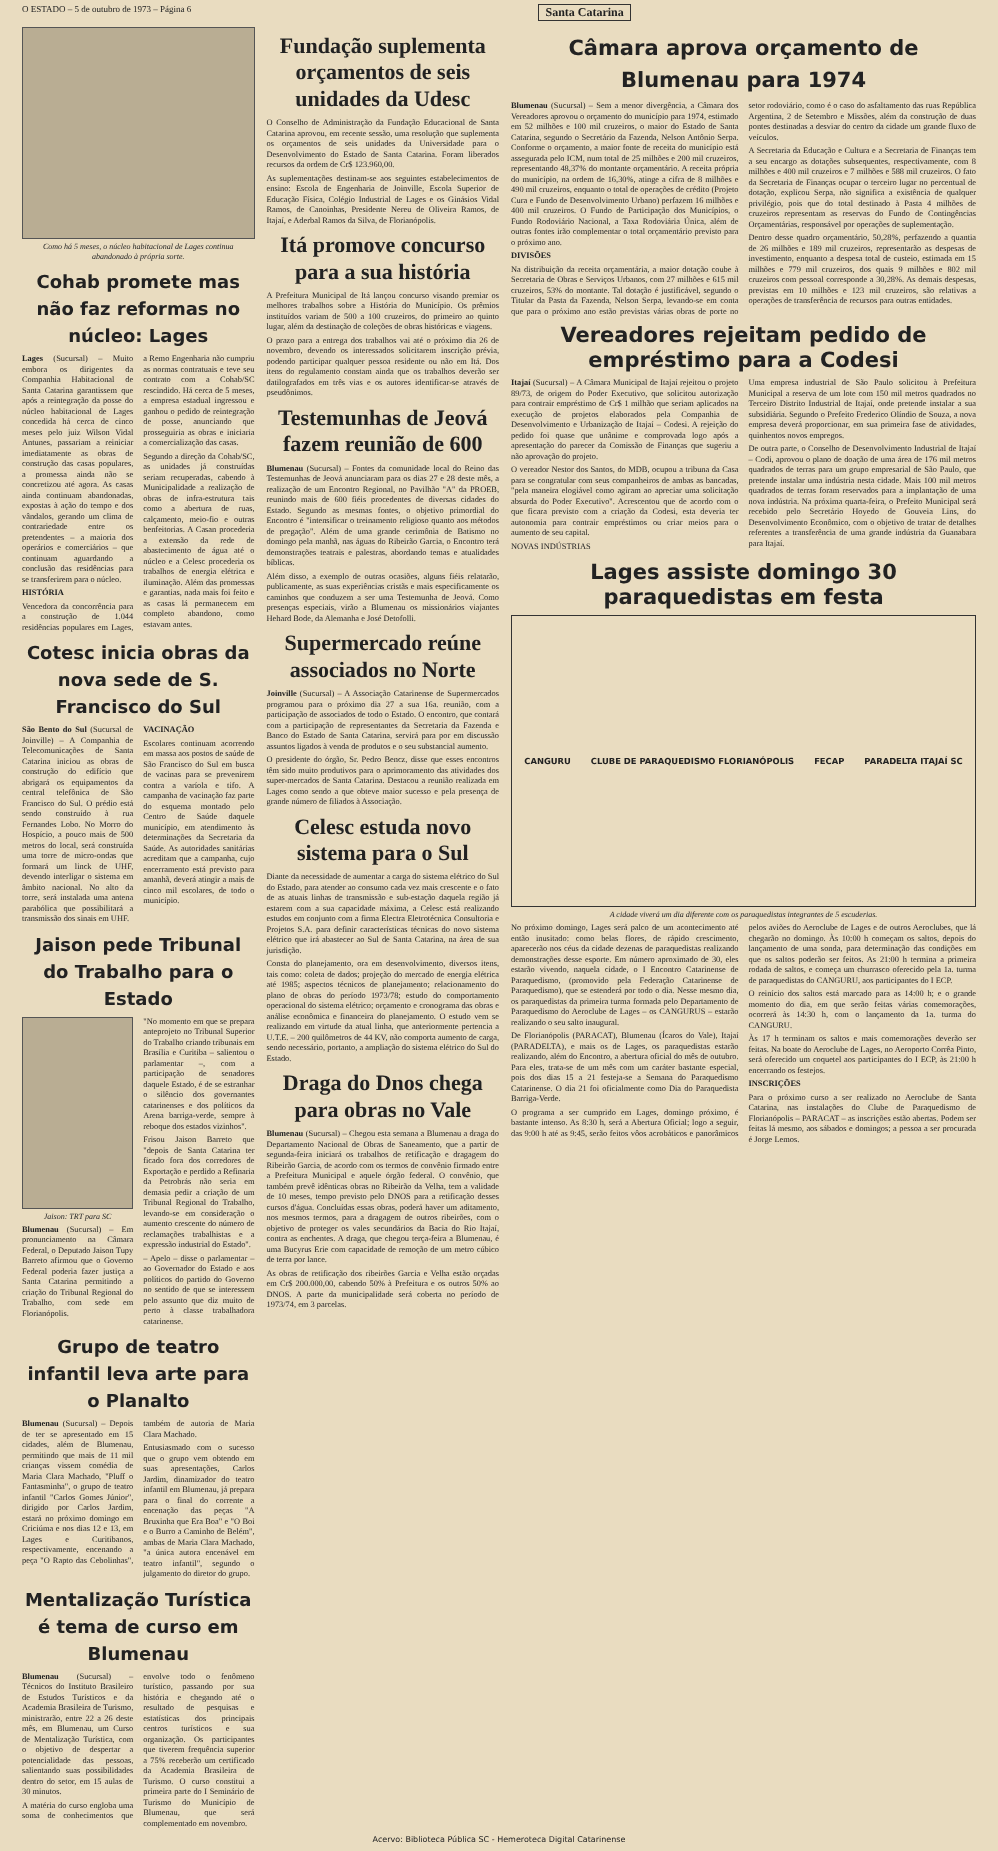O ESTADO – 5 de outubro de 1973 – Página 6 Santa Catarina
Como há 5 meses, o núcleo habitacional de Lages continua abandonado à própria sorte.
Cohab promete mas não faz reformas no núcleo: Lages
Lages (Sucursal) – Muito embora os dirigentes da Companhia Habitacional de Santa Catarina garantissem que após a reintegração da posse do núcleo habitacional de Lages concedida há cerca de cinco meses pelo juiz Wilson Vidal Antunes, passariam a reiniciar imediatamente as obras de construção das casas populares, a promessa ainda não se concretizou até agora. As casas ainda continuam abandonadas, expostas à ação do tempo e dos vândalos, gerando um clima de contrariedade entre os pretendentes – a maioria dos operários e comerciários – que continuam aguardando a conclusão das residências para se transferirem para o núcleo.
HISTÓRIA
Vencedora da concorrência para a construção de 1.044 residências populares em Lages, a Remo Engenharia não cumpriu as normas contratuais e teve seu contrato com a Cohab/SC rescindido. Há cerca de 5 meses, a empresa estadual ingressou e ganhou o pedido de reintegração de posse, anunciando que prosseguiria as obras e iniciaria a comercialização das casas.
Segundo a direção da Cohab/SC, as unidades já construídas seriam recuperadas, cabendo à Municipalidade a realização de obras de infra-estrutura tais como a abertura de ruas, calçamento, meio-fio e outras benfeitorias. A Casan procederia a extensão da rede de abastecimento de água até o núcleo e a Celesc procederia os trabalhos de energia elétrica e iluminação. Além das promessas e garantias, nada mais foi feito e as casas lá permanecem em completo abandono, como estavam antes.
Cotesc inicia obras da nova sede de S. Francisco do Sul
São Bento do Sul (Sucursal de Joinville) – A Companhia de Telecomunicações de Santa Catarina iniciou as obras de construção do edifício que abrigará os equipamentos da central telefônica de São Francisco do Sul. O prédio está sendo construído à rua Fernandes Lobo. No Morro do Hospício, a pouco mais de 500 metros do local, será construída uma torre de micro-ondas que formará um linck de UHF, devendo interligar o sistema em âmbito nacional. No alto da torre, será instalada uma antena parabólica que possibilitará a transmissão dos sinais em UHF.
VACINAÇÃO
Escolares continuam acorrendo em massa aos postos de saúde de São Francisco do Sul em busca de vacinas para se prevenirem contra a varíola e tifo. A campanha de vacinação faz parte do esquema montado pelo Centro de Saúde daquele município, em atendimento às determinações da Secretaria da Saúde. As autoridades sanitárias acreditam que a campanha, cujo encerramento está previsto para amanhã, deverá atingir a mais de cinco mil escolares, de todo o município.
Jaison pede Tribunal do Trabalho para o Estado
Jaison: TRT para SC
Blumenau (Sucursal) – Em pronunciamento na Câmara Federal, o Deputado Jaison Tupy Barreto afirmou que o Governo Federal poderia fazer justiça a Santa Catarina permitindo a criação do Tribunal Regional do Trabalho, com sede em Florianópolis.
"No momento em que se prepara anteprojeto no Tribunal Superior do Trabalho criando tribunais em Brasília e Curitiba – salientou o parlamentar –, com a participação de senadores daquele Estado, é de se estranhar o silêncio dos governantes catarinenses e dos políticos da Arena barriga-verde, sempre à reboque dos estados vizinhos".
Frisou Jaison Barreto que "depois de Santa Catarina ter ficado fora dos corredores de Exportação e perdido a Refinaria da Petrobrás não seria em demasia pedir a criação de um Tribunal Regional do Trabalho, levando-se em consideração o aumento crescente do número de reclamações trabalhistas e a expressão industrial do Estado".
– Apelo – disse o parlamentar – ao Governador do Estado e aos políticos do partido do Governo no sentido de que se interessem pelo assunto que diz muito de perto à classe trabalhadora catarinense.
Grupo de teatro infantil leva arte para o Planalto
Blumenau (Sucursal) – Depois de ter se apresentado em 15 cidades, além de Blumenau, permitindo que mais de 11 mil crianças vissem comédia de Maria Clara Machado, "Pluff o Fantasminha", o grupo de teatro infantil "Carlos Gomes Júnior", dirigido por Carlos Jardim, estará no próximo domingo em Criciúma e nos dias 12 e 13, em Lages e Curitibanos, respectivamente, encenando a peça "O Rapto das Cebolinhas", também de autoria de Maria Clara Machado.
Entusiasmado com o sucesso que o grupo vem obtendo em suas apresentações, Carlos Jardim, dinamizador do teatro infantil em Blumenau, já prepara para o final do corrente a encenação das peças "A Bruxinha que Era Boa" e "O Boi e o Burro a Caminho de Belém", ambas de Maria Clara Machado, "a única autora encenável em teatro infantil", segundo o julgamento do diretor do grupo.
Mentalização Turística é tema de curso em Blumenau
Blumenau (Sucursal) – Técnicos do Instituto Brasileiro de Estudos Turísticos e da Academia Brasileira de Turismo, ministrarão, entre 22 a 26 deste mês, em Blumenau, um Curso de Mentalização Turística, com o objetivo de despertar a potencialidade das pessoas, salientando suas possibilidades dentro do setor, em 15 aulas de 30 minutos.
A matéria do curso engloba uma soma de conhecimentos que envolve todo o fenômeno turístico, passando por sua história e chegando até o resultado de pesquisas e estatísticas dos principais centros turísticos e sua organização. Os participantes que tiverem frequência superior a 75% receberão um certificado da Academia Brasileira de Turismo. O curso constitui a primeira parte do I Seminário de Turismo do Município de Blumenau, que será complementado em novembro.
Fundação suplementa orçamentos de seis unidades da Udesc
O Conselho de Administração da Fundação Educacional de Santa Catarina aprovou, em recente sessão, uma resolução que suplementa os orçamentos de seis unidades da Universidade para o Desenvolvimento do Estado de Santa Catarina. Foram liberados recursos da ordem de Cr$ 123.960,00.
As suplementações destinam-se aos seguintes estabelecimentos de ensino: Escola de Engenharia de Joinville, Escola Superior de Educação Física, Colégio Industrial de Lages e os Ginásios Vidal Ramos, de Canoinhas, Presidente Nereu de Oliveira Ramos, de Itajaí, e Aderbal Ramos da Silva, de Florianópolis.
Itá promove concurso para a sua história
A Prefeitura Municipal de Itá lançou concurso visando premiar os melhores trabalhos sobre a História do Município. Os prêmios instituídos variam de 500 a 100 cruzeiros, do primeiro ao quinto lugar, além da destinação de coleções de obras históricas e viagens.
O prazo para a entrega dos trabalhos vai até o próximo dia 26 de novembro, devendo os interessados solicitarem inscrição prévia, podendo participar qualquer pessoa residente ou não em Itá. Dos itens do regulamento constam ainda que os trabalhos deverão ser datilografados em três vias e os autores identificar-se através de pseudônimos.
Testemunhas de Jeová fazem reunião de 600
Blumenau (Sucursal) – Fontes da comunidade local do Reino das Testemunhas de Jeová anunciaram para os dias 27 e 28 deste mês, a realização de um Encontro Regional, no Pavilhão "A" da PROEB, reunindo mais de 600 fiéis procedentes de diversas cidades do Estado. Segundo as mesmas fontes, o objetivo primordial do Encontro é "intensificar o treinamento religioso quanto aos métodos de pregação". Além de uma grande cerimônia de Batismo no domingo pela manhã, nas águas do Ribeirão Garcia, o Encontro terá demonstrações teatrais e palestras, abordando temas e atualidades bíblicas.
Além disso, a exemplo de outras ocasiões, alguns fiéis relatarão, publicamente, as suas experiências cristãs e mais especificamente os caminhos que conduzem a ser uma Testemunha de Jeová. Como presenças especiais, virão a Blumenau os missionários viajantes Hehard Bode, da Alemanha e José Detofolli.
Supermercado reúne associados no Norte
Joinville (Sucursal) – A Associação Catarinense de Supermercados programou para o próximo dia 27 a sua 16a. reunião, com a participação de associados de todo o Estado. O encontro, que contará com a participação de representantes da Secretaria da Fazenda e Banco do Estado de Santa Catarina, servirá para por em discussão assuntos ligados à venda de produtos e o seu substancial aumento.
O presidente do órgão, Sr. Pedro Bencz, disse que esses encontros têm sido muito produtivos para o aprimoramento das atividades dos super-mercados de Santa Catarina. Destacou a reunião realizada em Lages como sendo a que obteve maior sucesso e pela presença de grande número de filiados à Associação.
Celesc estuda novo sistema para o Sul
Diante da necessidade de aumentar a carga do sistema elétrico do Sul do Estado, para atender ao consumo cada vez mais crescente e o fato de as atuais linhas de transmissão e sub-estação daquela região já estarem com a sua capacidade máxima, a Celesc está realizando estudos em conjunto com a firma Electra Eletrotécnica Consultoria e Projetos S.A. para definir características técnicas do novo sistema elétrico que irá abastecer ao Sul de Santa Catarina, na área de sua jurisdição.
Consta do planejamento, ora em desenvolvimento, diversos itens, tais como: coleta de dados; projeção do mercado de energia elétrica até 1985; aspectos técnicos de planejamento; relacionamento do plano de obras do período 1973/78; estudo do comportamento operacional do sistema elétrico; orçamento e cronograma das obras e análise econômica e financeira do planejamento. O estudo vem se realizando em virtude da atual linha, que anteriormente pertencia a U.T.E. – 200 quilômetros de 44 KV, não comporta aumento de carga, sendo necessário, portanto, a ampliação do sistema elétrico do Sul do Estado.
Draga do Dnos chega para obras no Vale
Blumenau (Sucursal) – Chegou esta semana a Blumenau a draga do Departamento Nacional de Obras de Saneamento, que a partir de segunda-feira iniciará os trabalhos de retificação e dragagem do Ribeirão Garcia, de acordo com os termos de convênio firmado entre a Prefeitura Municipal e aquele órgão federal. O convênio, que também prevê idênticas obras no Ribeirão da Velha, tem a validade de 10 meses, tempo previsto pelo DNOS para a retificação desses cursos d'água. Concluídas essas obras, poderá haver um aditamento, nos mesmos termos, para a dragagem de outros ribeirões, com o objetivo de proteger os vales secundários da Bacia do Rio Itajaí, contra as enchentes. A draga, que chegou terça-feira a Blumenau, é uma Bucyrus Erie com capacidade de remoção de um metro cúbico de terra por lance.
As obras de retificação dos ribeirões Garcia e Velha estão orçadas em Cr$ 200.000,00, cabendo 50% à Prefeitura e os outros 50% ao DNOS. A parte da municipalidade será coberta no período de 1973/74, em 3 parcelas.
Câmara aprova orçamento de Blumenau para 1974
Blumenau (Sucursal) – Sem a menor divergência, a Câmara dos Vereadores aprovou o orçamento do município para 1974, estimado em 52 milhões e 100 mil cruzeiros, o maior do Estado de Santa Catarina, segundo o Secretário da Fazenda, Nelson Antônio Serpa. Conforme o orçamento, a maior fonte de receita do município está assegurada pelo ICM, num total de 25 milhões e 200 mil cruzeiros, representando 48,37% do montante orçamentário. A receita própria do município, na ordem de 16,30%, atinge a cifra de 8 milhões e 490 mil cruzeiros, enquanto o total de operações de crédito (Projeto Cura e Fundo de Desenvolvimento Urbano) perfazem 16 milhões e 400 mil cruzeiros. O Fundo de Participação dos Municípios, o Fundo Rodoviário Nacional, a Taxa Rodoviária Única, além de outras fontes irão complementar o total orçamentário previsto para o próximo ano.
DIVISÕES
Na distribuição da receita orçamentária, a maior dotação coube à Secretaria de Obras e Serviços Urbanos, com 27 milhões e 615 mil cruzeiros, 53% do montante. Tal dotação é justificável, segundo o Titular da Pasta da Fazenda, Nelson Serpa, levando-se em conta que para o próximo ano estão previstas várias obras de porte no setor rodoviário, como é o caso do asfaltamento das ruas República Argentina, 2 de Setembro e Missões, além da construção de duas pontes destinadas a desviar do centro da cidade um grande fluxo de veículos.
A Secretaria da Educação e Cultura e a Secretaria de Finanças tem a seu encargo as dotações subsequentes, respectivamente, com 8 milhões e 400 mil cruzeiros e 7 milhões e 588 mil cruzeiros. O fato da Secretaria de Finanças ocupar o terceiro lugar no percentual de dotação, explicou Serpa, não significa a existência de qualquer privilégio, pois que do total destinado à Pasta 4 milhões de cruzeiros representam as reservas do Fundo de Contingências Orçamentárias, responsável por operações de suplementação.
Dentro desse quadro orçamentário, 50,28%, perfazendo a quantia de 26 milhões e 189 mil cruzeiros, representarão as despesas de investimento, enquanto a despesa total de custeio, estimada em 15 milhões e 779 mil cruzeiros, dos quais 9 milhões e 802 mil cruzeiros com pessoal corresponde a 30,28%. As demais despesas, previstas em 10 milhões e 123 mil cruzeiros, são relativas a operações de transferência de recursos para outras entidades.
Vereadores rejeitam pedido de empréstimo para a Codesi
Itajaí (Sucursal) – A Câmara Municipal de Itajaí rejeitou o projeto 89/73, de origem do Poder Executivo, que solicitou autorização para contrair empréstimo de Cr$ 1 milhão que seriam aplicados na execução de projetos elaborados pela Companhia de Desenvolvimento e Urbanização de Itajaí – Codesi. A rejeição do pedido foi quase que unânime e comprovada logo após a apresentação do parecer da Comissão de Finanças que sugeriu a não aprovação do projeto.
O vereador Nestor dos Santos, do MDB, ocupou a tribuna da Casa para se congratular com seus companheiros de ambas as bancadas, "pela maneira elogiável como agiram ao apreciar uma solicitação absurda do Poder Executivo". Acrescentou que de acordo com o que ficara previsto com a criação da Codesi, esta deveria ter autonomia para contrair empréstimos ou criar meios para o aumento de seu capital.
NOVAS INDÚSTRIAS
Uma empresa industrial de São Paulo solicitou à Prefeitura Municipal a reserva de um lote com 150 mil metros quadrados no Terceiro Distrito Industrial de Itajaí, onde pretende instalar a sua subsidiária. Segundo o Prefeito Frederico Olíndio de Souza, a nova empresa deverá proporcionar, em sua primeira fase de atividades, quinhentos novos empregos.
De outra parte, o Conselho de Desenvolvimento Industrial de Itajaí – Codi, aprovou o plano de doação de uma área de 176 mil metros quadrados de terras para um grupo empresarial de São Paulo, que pretende instalar uma indústria nesta cidade. Mais 100 mil metros quadrados de terras foram reservados para a implantação de uma nova indústria. Na próxima quarta-feira, o Prefeito Municipal será recebido pelo Secretário Hoyedo de Gouveia Lins, do Desenvolvimento Econômico, com o objetivo de tratar de detalhes referentes a transferência de uma grande indústria da Guanabara para Itajaí.
Lages assiste domingo 30 paraquedistas em festa
CANGURU CLUBE DE PARAQUEDISMO FLORIANÓPOLIS FECAP PARADELTA ITAJAÍ SC
A cidade viverá um dia diferente com os paraquedistas integrantes de 5 escuderias.
No próximo domingo, Lages será palco de um acontecimento até então inusitado: como belas flores, de rápido crescimento, aparecerão nos céus da cidade dezenas de paraquedistas realizando demonstrações desse esporte. Em número aproximado de 30, eles estarão vivendo, naquela cidade, o I Encontro Catarinense de Paraquedismo, (promovido pela Federação Catarinense de Paraquedismo), que se estenderá por todo o dia. Nesse mesmo dia, os paraquedistas da primeira turma formada pelo Departamento de Paraquedismo do Aeroclube de Lages – os CANGURUS – estarão realizando o seu salto inaugural.
De Florianópolis (PARACAT), Blumenau (Ícaros do Vale), Itajaí (PARADELTA), e mais os de Lages, os paraquedistas estarão realizando, além do Encontro, a abertura oficial do mês de outubro. Para eles, trata-se de um mês com um caráter bastante especial, pois dos dias 15 a 21 festeja-se a Semana do Paraquedismo Catarinense. O dia 21 foi oficialmente como Dia do Paraquedista Barriga-Verde.
O programa a ser cumprido em Lages, domingo próximo, é bastante intenso. As 8:30 h, será a Abertura Oficial; logo a seguir, das 9:00 h até as 9:45, serão feitos vôos acrobáticos e panorâmicos pelos aviões do Aeroclube de Lages e de outros Aeroclubes, que lá chegarão no domingo. Às 10:00 h começam os saltos, depois do lançamento de uma sonda, para determinação das condições em que os saltos poderão ser feitos. As 21:00 h termina a primeira rodada de saltos, e começa um churrasco oferecido pela 1a. turma de paraquedistas do CANGURU, aos participantes do I ECP.
O reinício dos saltos está marcado para as 14:00 h; e o grande momento do dia, em que serão feitas várias comemorações, ocorrerá às 14:30 h, com o lançamento da 1a. turma do CANGURU.
Às 17 h terminam os saltos e mais comemorações deverão ser feitas. Na boate do Aeroclube de Lages, no Aeroporto Corrêa Pinto, será oferecido um coquetel aos participantes do I ECP, às 21:00 h encerrando os festejos.
INSCRIÇÕES
Para o próximo curso a ser realizado no Aeroclube de Santa Catarina, nas instalações do Clube de Paraquedismo de Florianópolis – PARACAT – as inscrições estão abertas. Podem ser feitas lá mesmo, aos sábados e domingos; a pessoa a ser procurada é Jorge Lemos.
Acervo: Biblioteca Pública SC - Hemeroteca Digital Catarinense